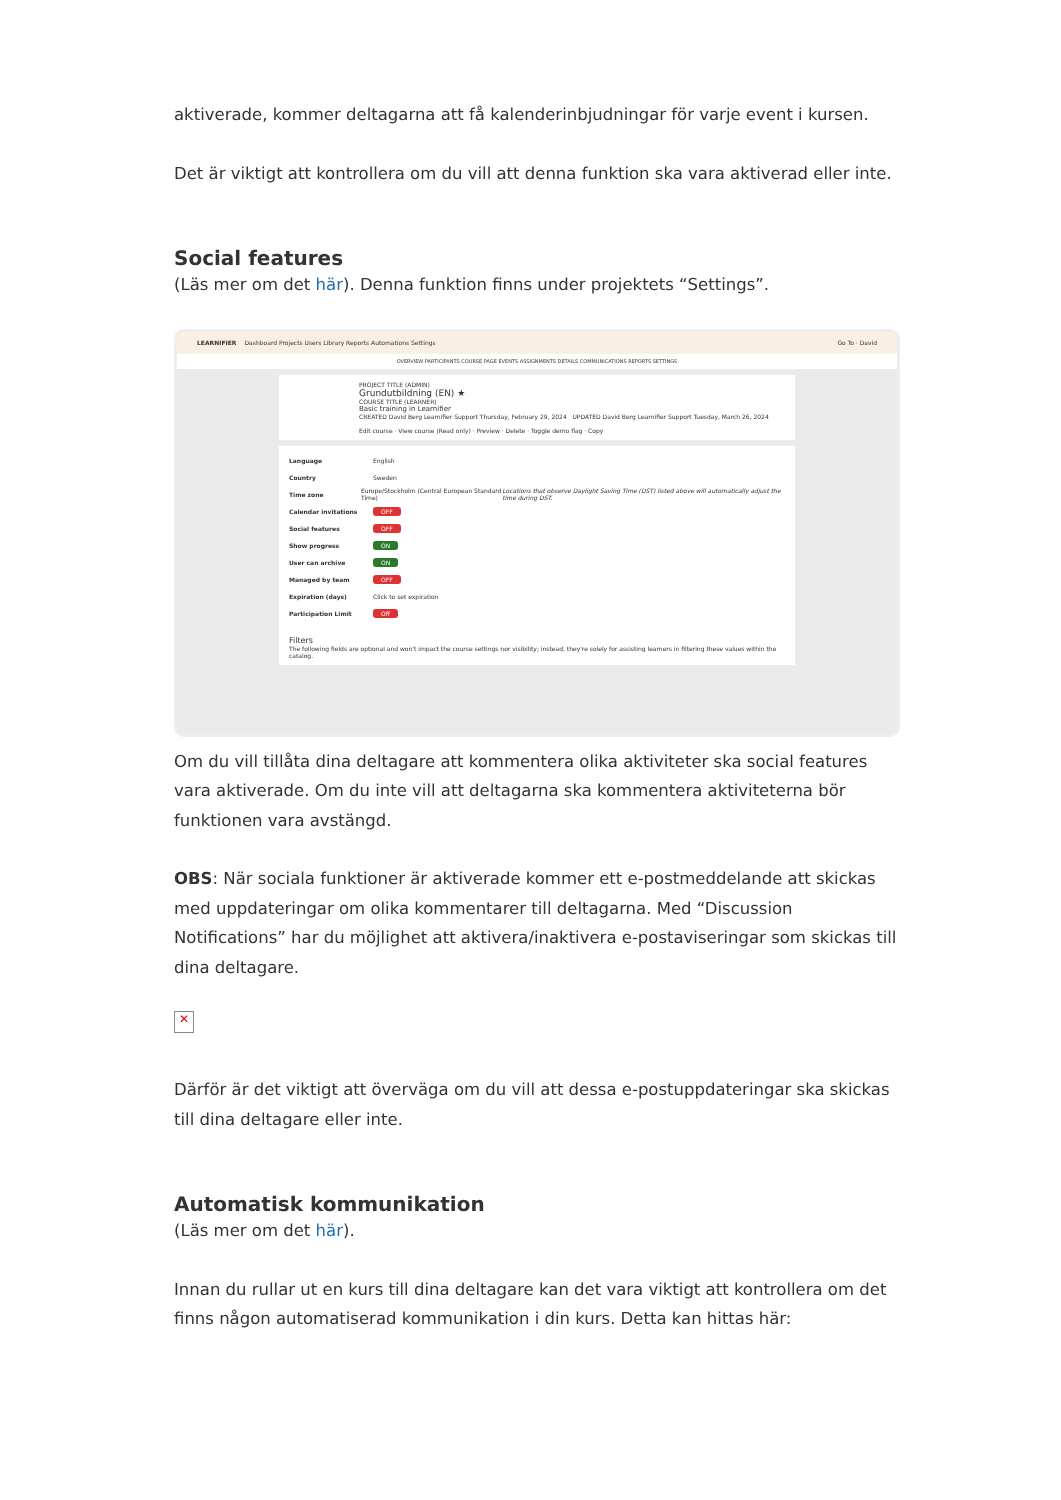aktiverade, kommer deltagarna att få kalenderinbjudningar för varje event i kursen.
Det är viktigt att kontrollera om du vill att denna funktion ska vara aktiverad eller inte.
Social features
(Läs mer om det här). Denna funktion finns under projektets “Settings”.
LEARNIFIER Dashboard Projects Users Library Reports Automations Settings Go To · David
OVERVIEW PARTICIPANTS COURSE PAGE EVENTS ASSIGNMENTS DETAILS COMMUNICATIONS REPORTS SETTINGS
PROJECT TITLE (ADMIN)
Grundutbildning (EN) ★
COURSE TITLE (LEARNER)
Basic training in Learnifier
CREATED David Berg Learnifier Support Thursday, February 29, 2024 UPDATED David Berg Learnifier Support Tuesday, March 26, 2024
Edit course · View course (Read only) · Preview · Delete · Toggle demo flag · Copy
Language English
Country Sweden
Time zone Europe/Stockholm (Central European Standard Time) Locations that observe Daylight Saving Time (DST) listed above will automatically adjust the time during DST.
Calendar invitations OFF
Social features OFF
Show progress ON
User can archive ON
Managed by team OFF
Expiration (days) Click to set expiration
Participation Limit Off
Filters
The following fields are optional and won't impact the course settings nor visibility; instead, they're solely for assisting learners in filtering these values within the catalog.
Om du vill tillåta dina deltagare att kommentera olika aktiviteter ska social features vara aktiverade. Om du inte vill att deltagarna ska kommentera aktiviteterna bör funktionen vara avstängd.
OBS: När sociala funktioner är aktiverade kommer ett e-postmeddelande att skickas med uppdateringar om olika kommentarer till deltagarna. Med “Discussion Notifications” har du möjlighet att aktivera/inaktivera e-postaviseringar som skickas till dina deltagare.
✕
Därför är det viktigt att överväga om du vill att dessa e-postuppdateringar ska skickas till dina deltagare eller inte.
Automatisk kommunikation
(Läs mer om det här).
Innan du rullar ut en kurs till dina deltagare kan det vara viktigt att kontrollera om det finns någon automatiserad kommunikation i din kurs. Detta kan hittas här: